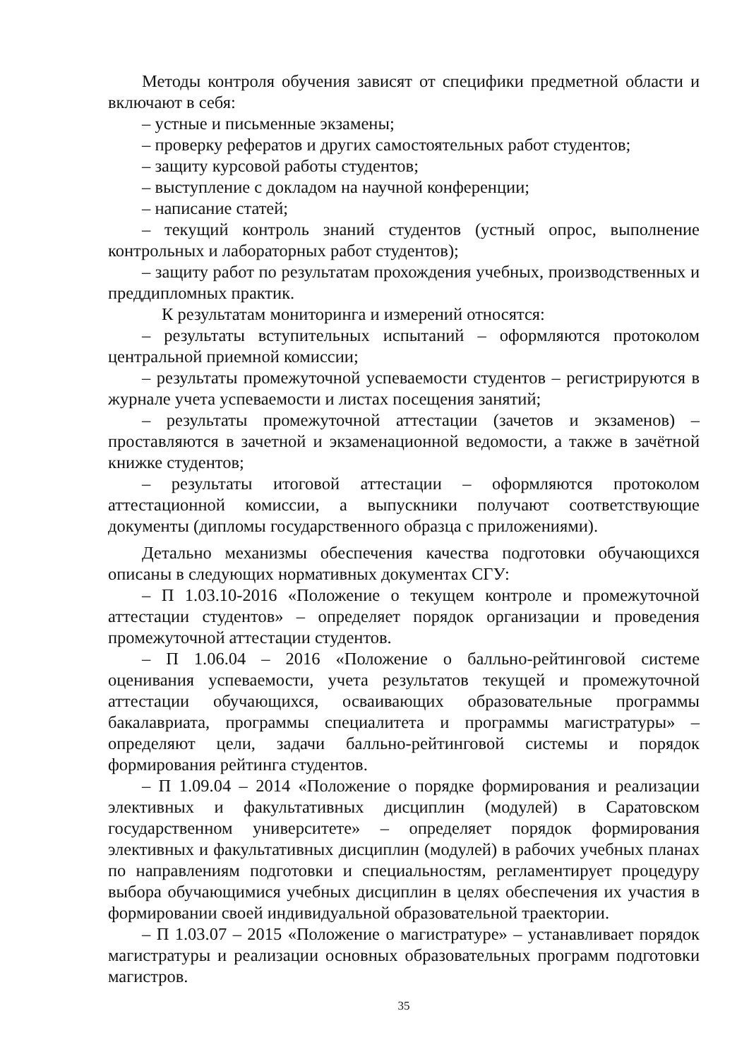Методы контроля обучения зависят от специфики предметной области и включают в себя:
– устные и письменные экзамены;
– проверку рефератов и других самостоятельных работ студентов;
– защиту курсовой работы студентов;
– выступление с докладом на научной конференции;
– написание статей;
– текущий контроль знаний студентов (устный опрос, выполнение контрольных и лабораторных работ студентов);
– защиту работ по результатам прохождения учебных, производственных и преддипломных практик.
К результатам мониторинга и измерений относятся:
– результаты вступительных испытаний – оформляются протоколом центральной приемной комиссии;
– результаты промежуточной успеваемости студентов – регистрируются в журнале учета успеваемости и листах посещения занятий;
– результаты промежуточной аттестации (зачетов и экзаменов) – проставляются в зачетной и экзаменационной ведомости, а также в зачётной книжке студентов;
– результаты итоговой аттестации – оформляются протоколом аттестационной комиссии, а выпускники получают соответствующие документы (дипломы государственного образца с приложениями).
Детально механизмы обеспечения качества подготовки обучающихся описаны в следующих нормативных документах СГУ:
– П 1.03.10-2016 «Положение о текущем контроле и промежуточной аттестации студентов» – определяет порядок организации и проведения промежуточной аттестации студентов.
– П 1.06.04 – 2016 «Положение о балльно-рейтинговой системе оценивания успеваемости, учета результатов текущей и промежуточной аттестации обучающихся, осваивающих образовательные программы бакалавриата, программы специалитета и программы магистратуры» – определяют цели, задачи балльно-рейтинговой системы и порядок формирования рейтинга студентов.
– П 1.09.04 – 2014 «Положение о порядке формирования и реализации элективных и факультативных дисциплин (модулей) в Саратовском государственном университете» – определяет порядок формирования элективных и факультативных дисциплин (модулей) в рабочих учебных планах по направлениям подготовки и специальностям, регламентирует процедуру выбора обучающимися учебных дисциплин в целях обеспечения их участия в формировании своей индивидуальной образовательной траектории.
– П 1.03.07 – 2015 «Положение о магистратуре» – устанавливает порядок магистратуры и реализации основных образовательных программ подготовки магистров.
35